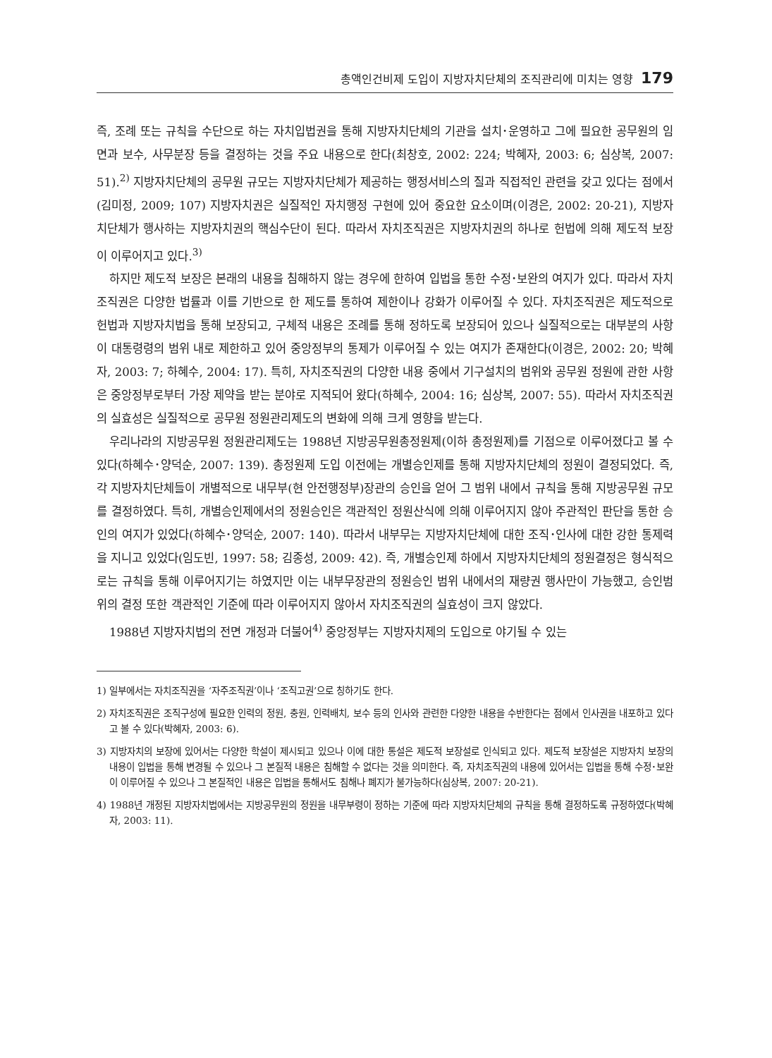총액인건비제 도입이 지방자치단체의 조직관리에 미치는 영향 179
즉, 조례 또는 규칙을 수단으로 하는 자치입법권을 통해 지방자치단체의 기관을 설치･운영하고 그에 필요한 공무원의 임면과 보수, 사무분장 등을 결정하는 것을 주요 내용으로 한다(최창호, 2002: 224; 박혜자, 2003: 6; 심상복, 2007: 51).<sup>2)</sup> 지방자치단체의 공무원 규모는 지방자치단체가 제공하는 행정서비스의 질과 직접적인 관련을 갖고 있다는 점에서(김미정, 2009; 107) 지방자치권은 실질적인 자치행정 구현에 있어 중요한 요소이며(이경은, 2002: 20-21), 지방자치단체가 행사하는 지방자치권의 핵심수단이 된다. 따라서 자치조직권은 지방자치권의 하나로 헌법에 의해 제도적 보장이 이루어지고 있다.<sup>3)</sup>
하지만 제도적 보장은 본래의 내용을 침해하지 않는 경우에 한하여 입법을 통한 수정･보완의 여지가 있다. 따라서 자치조직권은 다양한 법률과 이를 기반으로 한 제도를 통하여 제한이나 강화가 이루어질 수 있다. 자치조직권은 제도적으로 헌법과 지방자치법을 통해 보장되고, 구체적 내용은 조례를 통해 정하도록 보장되어 있으나 실질적으로는 대부분의 사항이 대통령령의 범위 내로 제한하고 있어 중앙정부의 통제가 이루어질 수 있는 여지가 존재한다(이경은, 2002: 20; 박혜자, 2003: 7; 하혜수, 2004: 17). 특히, 자치조직권의 다양한 내용 중에서 기구설치의 범위와 공무원 정원에 관한 사항은 중앙정부로부터 가장 제약을 받는 분야로 지적되어 왔다(하혜수, 2004: 16; 심상복, 2007: 55). 따라서 자치조직권의 실효성은 실질적으로 공무원 정원관리제도의 변화에 의해 크게 영향을 받는다.
우리나라의 지방공무원 정원관리제도는 1988년 지방공무원총정원제(이하 총정원제)를 기점으로 이루어졌다고 볼 수 있다(하혜수･양덕순, 2007: 139). 총정원제 도입 이전에는 개별승인제를 통해 지방자치단체의 정원이 결정되었다. 즉, 각 지방자치단체들이 개별적으로 내무부(현 안전행정부)장관의 승인을 얻어 그 범위 내에서 규칙을 통해 지방공무원 규모를 결정하였다. 특히, 개별승인제에서의 정원승인은 객관적인 정원산식에 의해 이루어지지 않아 주관적인 판단을 통한 승인의 여지가 있었다(하혜수･양덕순, 2007: 140). 따라서 내부무는 지방자치단체에 대한 조직･인사에 대한 강한 통제력을 지니고 있었다(임도빈, 1997: 58; 김종성, 2009: 42). 즉, 개별승인제 하에서 지방자치단체의 정원결정은 형식적으로는 규칙을 통해 이루어지기는 하였지만 이는 내부무장관의 정원승인 범위 내에서의 재량권 행사만이 가능했고, 승인범위의 결정 또한 객관적인 기준에 따라 이루어지지 않아서 자치조직권의 실효성이 크지 않았다.
1988년 지방자치법의 전면 개정과 더불어<sup>4)</sup> 중앙정부는 지방자치제의 도입으로 야기될 수 있는
1) 일부에서는 자치조직권을 ‘자주조직권’이나 ‘조직고권’으로 칭하기도 한다.
2) 자치조직권은 조직구성에 필요한 인력의 정원, 충원, 인력배치, 보수 등의 인사와 관련한 다양한 내용을 수반한다는 점에서 인사권을 내포하고 있다고 볼 수 있다(박혜자, 2003: 6).
3) 지방자치의 보장에 있어서는 다양한 학설이 제시되고 있으나 이에 대한 통설은 제도적 보장설로 인식되고 있다. 제도적 보장설은 지방자치 보장의 내용이 입법을 통해 변경될 수 있으나 그 본질적 내용은 침해할 수 없다는 것을 의미한다. 즉, 자치조직권의 내용에 있어서는 입법을 통해 수정･보완이 이루어질 수 있으나 그 본질적인 내용은 입법을 통해서도 침해나 폐지가 불가능하다(심상복, 2007: 20-21).
4) 1988년 개정된 지방자치법에서는 지방공무원의 정원을 내무부령이 정하는 기준에 따라 지방자치단체의 규칙을 통해 결정하도록 규정하였다(박혜자, 2003: 11).